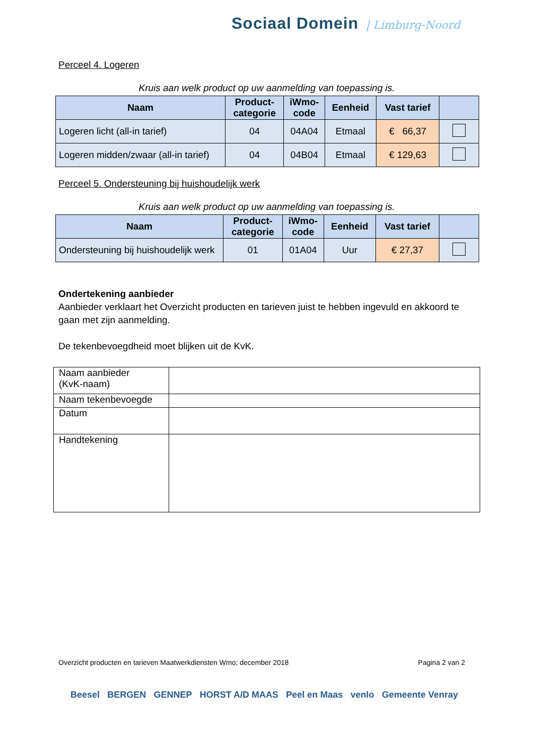Sociaal Domein | Limburg-Noord
Perceel 4. Logeren
Kruis aan welk product op uw aanmelding van toepassing is.
| Naam | Product- categorie | iWmo- code | Eenheid | Vast tarief | |
| --- | --- | --- | --- | --- | --- |
| Logeren licht (all-in tarief) | 04 | 04A04 | Etmaal | € 66,37 | |
| Logeren midden/zwaar (all-in tarief) | 04 | 04B04 | Etmaal | € 129,63 | |
Perceel 5. Ondersteuning bij huishoudelijk werk
Kruis aan welk product op uw aanmelding van toepassing is.
| Naam | Product- categorie | iWmo- code | Eenheid | Vast tarief | |
| --- | --- | --- | --- | --- | --- |
| Ondersteuning bij huishoudelijk werk | 01 | 01A04 | Uur | € 27,37 | |
Ondertekening aanbieder
Aanbieder verklaart het Overzicht producten en tarieven juist te hebben ingevuld en akkoord te gaan met zijn aanmelding.
De tekenbevoegdheid moet blijken uit de KvK.
| Naam aanbieder (KvK-naam) | |
| Naam tekenbevoegde | |
| Datum | |
| Handtekening | |
Overzicht producten en tarieven Maatwerkdiensten Wmo; december 2018 Pagina 2 van 2
Beesel BERGEN GENNEP HORST A/D MAAS Peel en Maas venlo Gemeente Venray